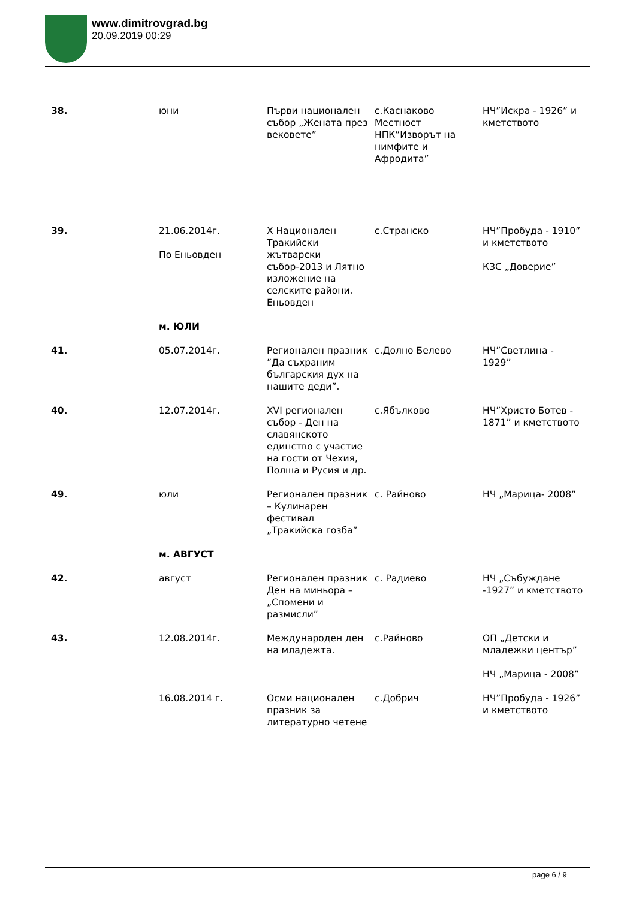www.dimitrovgrad.bg
20.09.2019 00:29
| 38. | юни | Първи национален събор „Жената през вековете” | с.Каснаково Местност НПК”Изворът на нимфите и Афродита” | НЧ”Искра - 1926” и кметството |
| 39. | 21.06.2014г. По Еньовден | X Национален Тракийски жътварски събор-2013 и Лятно изложение на селските райони. Еньовден | с.Странско | НЧ”Пробуда - 1910” и кметството КЗС „Доверие” |
| | м. ЮЛИ | | | |
| 41. | 05.07.2014г. | Регионален празник ”Да съхраним българския дух на нашите деди”. | с.Долно Белево | НЧ”Светлина - 1929” |
| 40. | 12.07.2014г. | XVI регионален събор - Ден на славянското единство с участие на гости от Чехия, Полша и Русия и др. | с.Ябълково | НЧ”Христо Ботев - 1871” и кметството |
| 49. | юли | Регионален празник – Кулинарен фестивал „Тракийска гозба” | с. Райново | НЧ „Марица- 2008” |
| | м. АВГУСТ | | | |
| 42. | август | Регионален празник Ден на миньора – „Спомени и размисли” | с. Радиево | НЧ „Събуждане -1927” и кметството |
| 43. | 12.08.2014г. | Международен ден на младежта. | с.Райново | ОП „Детски и младежки център” НЧ „Марица - 2008” |
| | 16.08.2014 г. | Осми национален празник за литературно четене | с.Добрич | НЧ”Пробуда - 1926” и кметството |
page 6 / 9